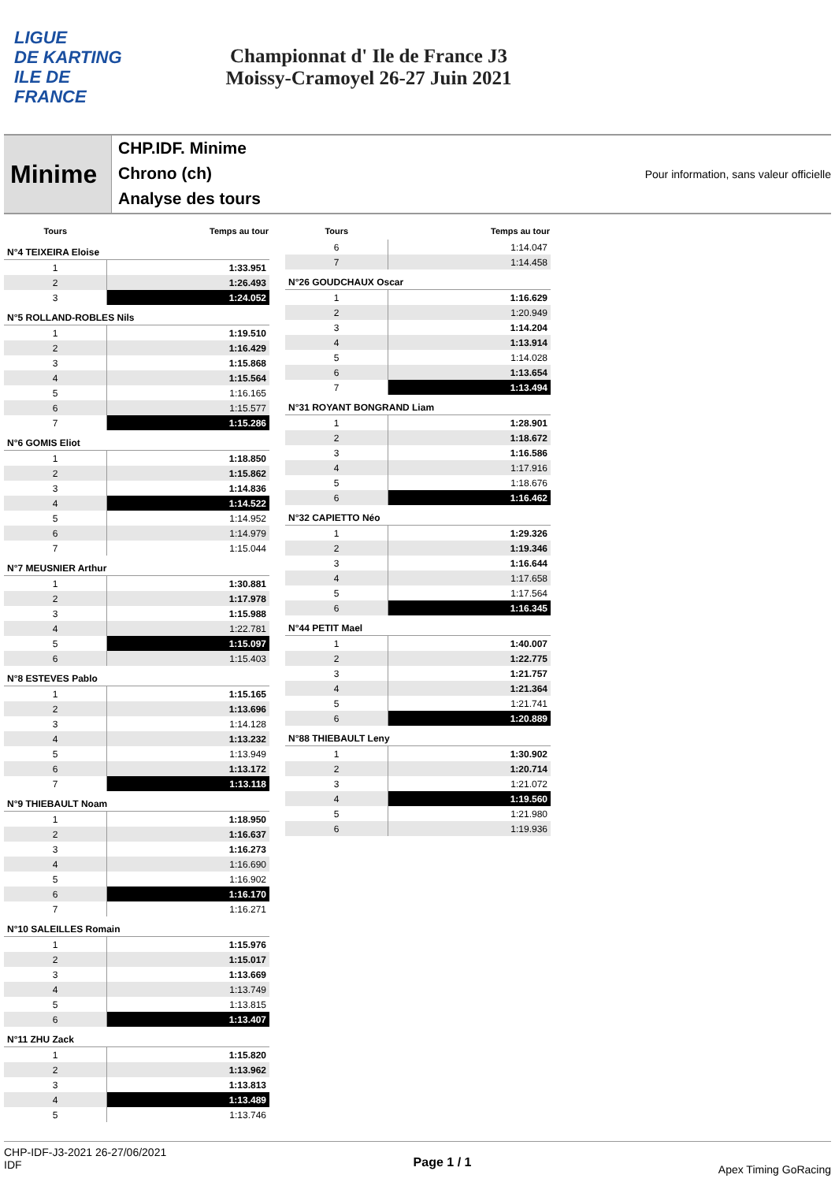LIGUE
DE KARTING
ILE DE
FRANCE
Championnat d' Ile de France J3
Moissy-Cramoyel 26-27 Juin 2021
Minime
CHP.IDF. Minime
Chrono (ch)
Analyse des tours
Pour information, sans valeur officielle
| Tours | Temps au tour |
| --- | --- |
| N°4 TEIXEIRA Eloise | |
| 1 | 1:33.951 |
| 2 | 1:26.493 |
| 3 | 1:24.052 |
| N°5 ROLLAND-ROBLES Nils | |
| 1 | 1:19.510 |
| 2 | 1:16.429 |
| 3 | 1:15.868 |
| 4 | 1:15.564 |
| 5 | 1:16.165 |
| 6 | 1:15.577 |
| 7 | 1:15.286 |
| N°6 GOMIS Eliot | |
| 1 | 1:18.850 |
| 2 | 1:15.862 |
| 3 | 1:14.836 |
| 4 | 1:14.522 |
| 5 | 1:14.952 |
| 6 | 1:14.979 |
| 7 | 1:15.044 |
| N°7 MEUSNIER Arthur | |
| 1 | 1:30.881 |
| 2 | 1:17.978 |
| 3 | 1:15.988 |
| 4 | 1:22.781 |
| 5 | 1:15.097 |
| 6 | 1:15.403 |
| N°8 ESTEVES Pablo | |
| 1 | 1:15.165 |
| 2 | 1:13.696 |
| 3 | 1:14.128 |
| 4 | 1:13.232 |
| 5 | 1:13.949 |
| 6 | 1:13.172 |
| 7 | 1:13.118 |
| N°9 THIEBAULT Noam | |
| 1 | 1:18.950 |
| 2 | 1:16.637 |
| 3 | 1:16.273 |
| 4 | 1:16.690 |
| 5 | 1:16.902 |
| 6 | 1:16.170 |
| 7 | 1:16.271 |
| N°10 SALEILLES Romain | |
| 1 | 1:15.976 |
| 2 | 1:15.017 |
| 3 | 1:13.669 |
| 4 | 1:13.749 |
| 5 | 1:13.815 |
| 6 | 1:13.407 |
| N°11 ZHU Zack | |
| 1 | 1:15.820 |
| 2 | 1:13.962 |
| 3 | 1:13.813 |
| 4 | 1:13.489 |
| 5 | 1:13.746 |
| Tours | Temps au tour |
| --- | --- |
| 6 | 1:14.047 |
| 7 | 1:14.458 |
| N°26 GOUDCHAUX Oscar | |
| 1 | 1:16.629 |
| 2 | 1:20.949 |
| 3 | 1:14.204 |
| 4 | 1:13.914 |
| 5 | 1:14.028 |
| 6 | 1:13.654 |
| 7 | 1:13.494 |
| N°31 ROYANT BONGRAND Liam | |
| 1 | 1:28.901 |
| 2 | 1:18.672 |
| 3 | 1:16.586 |
| 4 | 1:17.916 |
| 5 | 1:18.676 |
| 6 | 1:16.462 |
| N°32 CAPIETTO Néo | |
| 1 | 1:29.326 |
| 2 | 1:19.346 |
| 3 | 1:16.644 |
| 4 | 1:17.658 |
| 5 | 1:17.564 |
| 6 | 1:16.345 |
| N°44 PETIT Mael | |
| 1 | 1:40.007 |
| 2 | 1:22.775 |
| 3 | 1:21.757 |
| 4 | 1:21.364 |
| 5 | 1:21.741 |
| 6 | 1:20.889 |
| N°88 THIEBAULT Leny | |
| 1 | 1:30.902 |
| 2 | 1:20.714 |
| 3 | 1:21.072 |
| 4 | 1:19.560 |
| 5 | 1:21.980 |
| 6 | 1:19.936 |
CHP-IDF-J3-2021 26-27/06/2021
IDF
Page 1 / 1
Apex Timing GoRacing